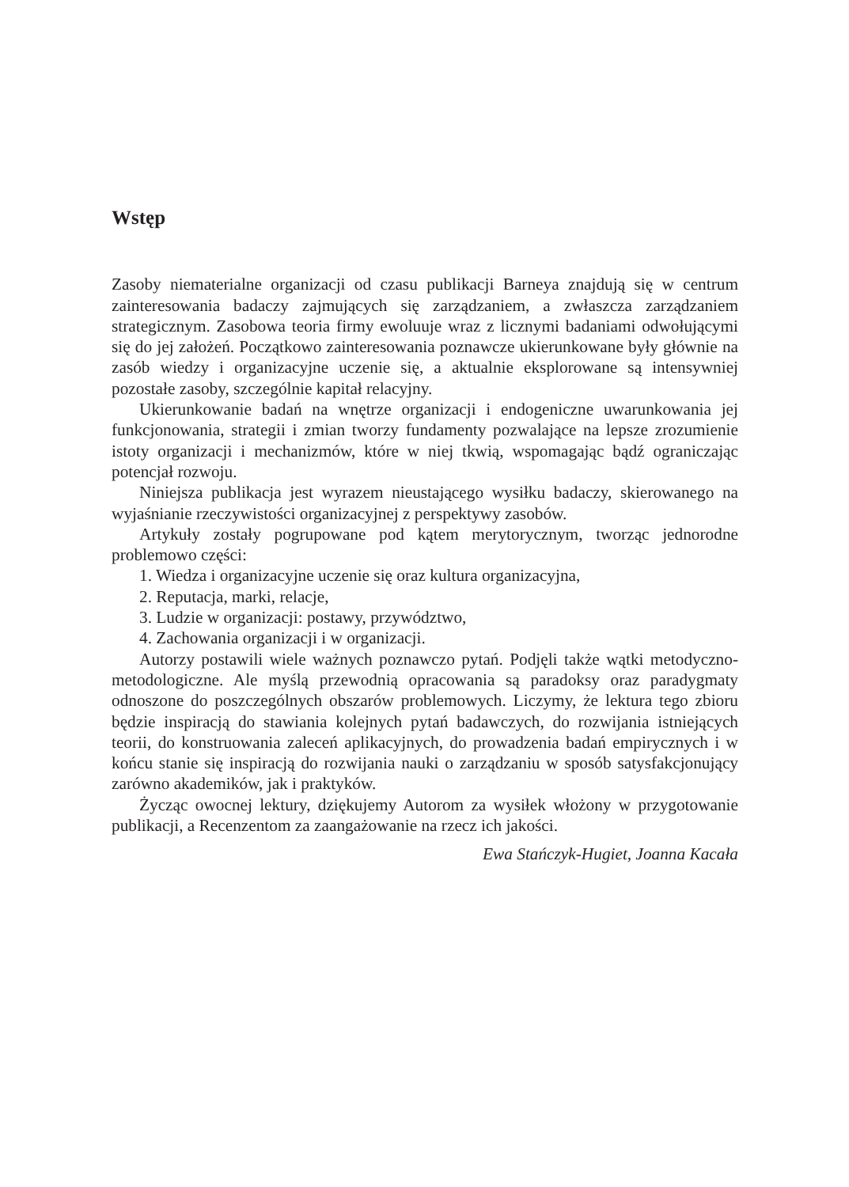Wstęp
Zasoby niematerialne organizacji od czasu publikacji Barneya znajdują się w centrum zainteresowania badaczy zajmujących się zarządzaniem, a zwłaszcza zarządzaniem strategicznym. Zasobowa teoria firmy ewoluuje wraz z licznymi badaniami odwołującymi się do jej założeń. Początkowo zainteresowania poznawcze ukierunkowane były głównie na zasób wiedzy i organizacyjne uczenie się, a aktualnie eksplorowane są intensywniej pozostałe zasoby, szczególnie kapitał relacyjny.
Ukierunkowanie badań na wnętrze organizacji i endogeniczne uwarunkowania jej funkcjonowania, strategii i zmian tworzy fundamenty pozwalające na lepsze zrozumienie istoty organizacji i mechanizmów, które w niej tkwią, wspomagając bądź ograniczając potencjał rozwoju.
Niniejsza publikacja jest wyrazem nieustającego wysiłku badaczy, skierowanego na wyjaśnianie rzeczywistości organizacyjnej z perspektywy zasobów.
Artykuły zostały pogrupowane pod kątem merytorycznym, tworząc jednorodne problemowo części:
1. Wiedza i organizacyjne uczenie się oraz kultura organizacyjna,
2. Reputacja, marki, relacje,
3. Ludzie w organizacji: postawy, przywództwo,
4. Zachowania organizacji i w organizacji.
Autorzy postawili wiele ważnych poznawczo pytań. Podjęli także wątki metodyczno-metodologiczne. Ale myślą przewodnią opracowania są paradoksy oraz paradygmaty odnoszone do poszczególnych obszarów problemowych. Liczymy, że lektura tego zbioru będzie inspiracją do stawiania kolejnych pytań badawczych, do rozwijania istniejących teorii, do konstruowania zaleceń aplikacyjnych, do prowadzenia badań empirycznych i w końcu stanie się inspiracją do rozwijania nauki o zarządzaniu w sposób satysfakcjonujący zarówno akademików, jak i praktyków.
Życząc owocnej lektury, dziękujemy Autorom za wysiłek włożony w przygotowanie publikacji, a Recenzentom za zaangażowanie na rzecz ich jakości.
Ewa Stańczyk-Hugiet, Joanna Kacała